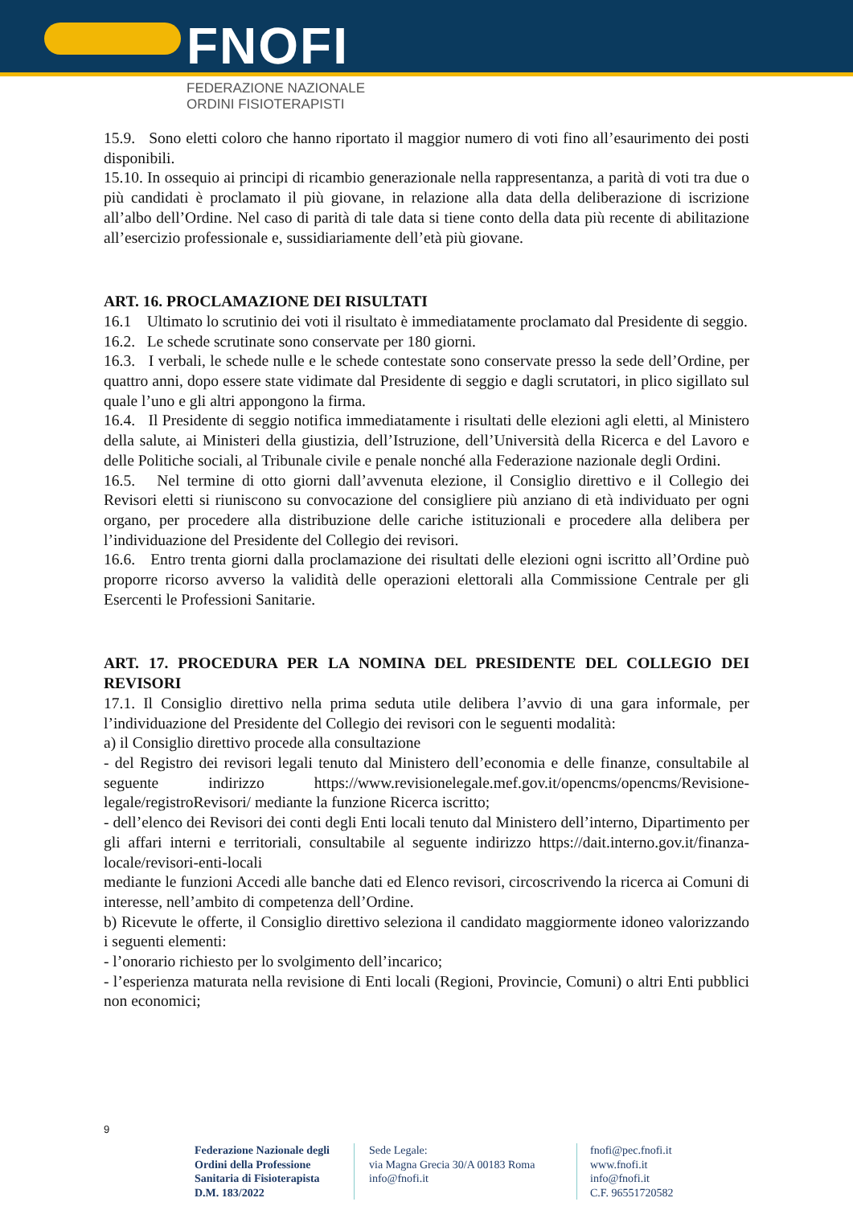FNOFI
FEDERAZIONE NAZIONALE
ORDINI FISIOTERAPISTI
15.9. Sono eletti coloro che hanno riportato il maggior numero di voti fino all’esaurimento dei posti disponibili.
15.10. In ossequio ai principi di ricambio generazionale nella rappresentanza, a parità di voti tra due o più candidati è proclamato il più giovane, in relazione alla data della deliberazione di iscrizione all’albo dell’Ordine. Nel caso di parità di tale data si tiene conto della data più recente di abilitazione all’esercizio professionale e, sussidiariamente dell’età più giovane.
ART. 16. PROCLAMAZIONE DEI RISULTATI
16.1 Ultimato lo scrutinio dei voti il risultato è immediatamente proclamato dal Presidente di seggio.
16.2. Le schede scrutinate sono conservate per 180 giorni.
16.3. I verbali, le schede nulle e le schede contestate sono conservate presso la sede dell’Ordine, per quattro anni, dopo essere state vidimate dal Presidente di seggio e dagli scrutatori, in plico sigillato sul quale l’uno e gli altri appongono la firma.
16.4. Il Presidente di seggio notifica immediatamente i risultati delle elezioni agli eletti, al Ministero della salute, ai Ministeri della giustizia, dell’Istruzione, dell’Università della Ricerca e del Lavoro e delle Politiche sociali, al Tribunale civile e penale nonché alla Federazione nazionale degli Ordini.
16.5. Nel termine di otto giorni dall’avvenuta elezione, il Consiglio direttivo e il Collegio dei Revisori eletti si riuniscono su convocazione del consigliere più anziano di età individuato per ogni organo, per procedere alla distribuzione delle cariche istituzionali e procedere alla delibera per l’individuazione del Presidente del Collegio dei revisori.
16.6. Entro trenta giorni dalla proclamazione dei risultati delle elezioni ogni iscritto all’Ordine può proporre ricorso avverso la validità delle operazioni elettorali alla Commissione Centrale per gli Esercenti le Professioni Sanitarie.
ART. 17. PROCEDURA PER LA NOMINA DEL PRESIDENTE DEL COLLEGIO DEI REVISORI
17.1. Il Consiglio direttivo nella prima seduta utile delibera l’avvio di una gara informale, per l’individuazione del Presidente del Collegio dei revisori con le seguenti modalità:
a) il Consiglio direttivo procede alla consultazione
- del Registro dei revisori legali tenuto dal Ministero dell’economia e delle finanze, consultabile al seguente indirizzo https://www.revisionelegale.mef.gov.it/opencms/opencms/Revisione-legale/registroRevisori/ mediante la funzione Ricerca iscritto;
- dell’elenco dei Revisori dei conti degli Enti locali tenuto dal Ministero dell’interno, Dipartimento per gli affari interni e territoriali, consultabile al seguente indirizzo https://dait.interno.gov.it/finanza-locale/revisori-enti-locali
mediante le funzioni Accedi alle banche dati ed Elenco revisori, circoscrivendo la ricerca ai Comuni di interesse, nell’ambito di competenza dell’Ordine.
b) Ricevute le offerte, il Consiglio direttivo seleziona il candidato maggiormente idoneo valorizzando i seguenti elementi:
- l’onorario richiesto per lo svolgimento dell’incarico;
- l’esperienza maturata nella revisione di Enti locali (Regioni, Provincie, Comuni) o altri Enti pubblici non economici;
9
Federazione Nazionale degli Ordini della Professione Sanitaria di Fisioterapista D.M. 183/2022
Sede Legale:
via Magna Grecia 30/A 00183 Roma
info@fnofi.it
fnofi@pec.fnofi.it
www.fnofi.it
info@fnofi.it
C.F. 96551720582